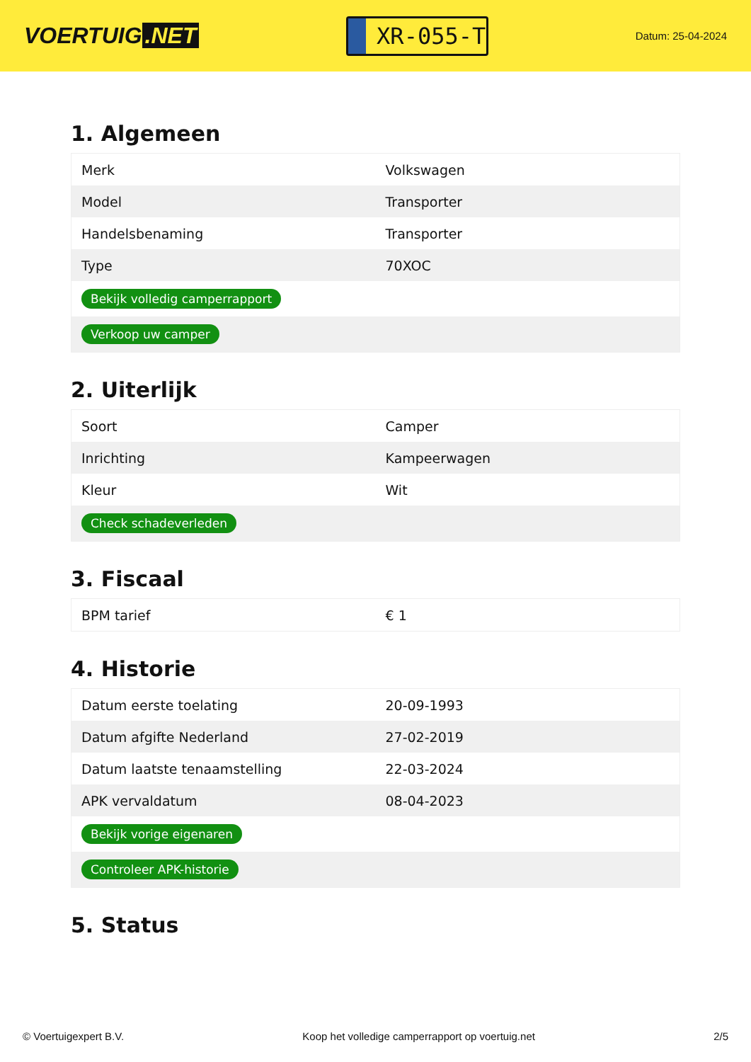VOERTUIG.NET
XR-055-T
Datum: 25-04-2024
1. Algemeen
| Merk | Volkswagen |
| Model | Transporter |
| Handelsbenaming | Transporter |
| Type | 70XOC |
| Bekijk volledig camperrapport | |
| Verkoop uw camper | |
2. Uiterlijk
| Soort | Camper |
| Inrichting | Kampeerwagen |
| Kleur | Wit |
| Check schadeverleden | |
3. Fiscaal
| BPM tarief | € 1 |
4. Historie
| Datum eerste toelating | 20-09-1993 |
| Datum afgifte Nederland | 27-02-2019 |
| Datum laatste tenaamstelling | 22-03-2024 |
| APK vervaldatum | 08-04-2023 |
| Bekijk vorige eigenaren | |
| Controleer APK-historie | |
5. Status
© Voertuigexpert B.V. Koop het volledige camperrapport op voertuig.net 2/5